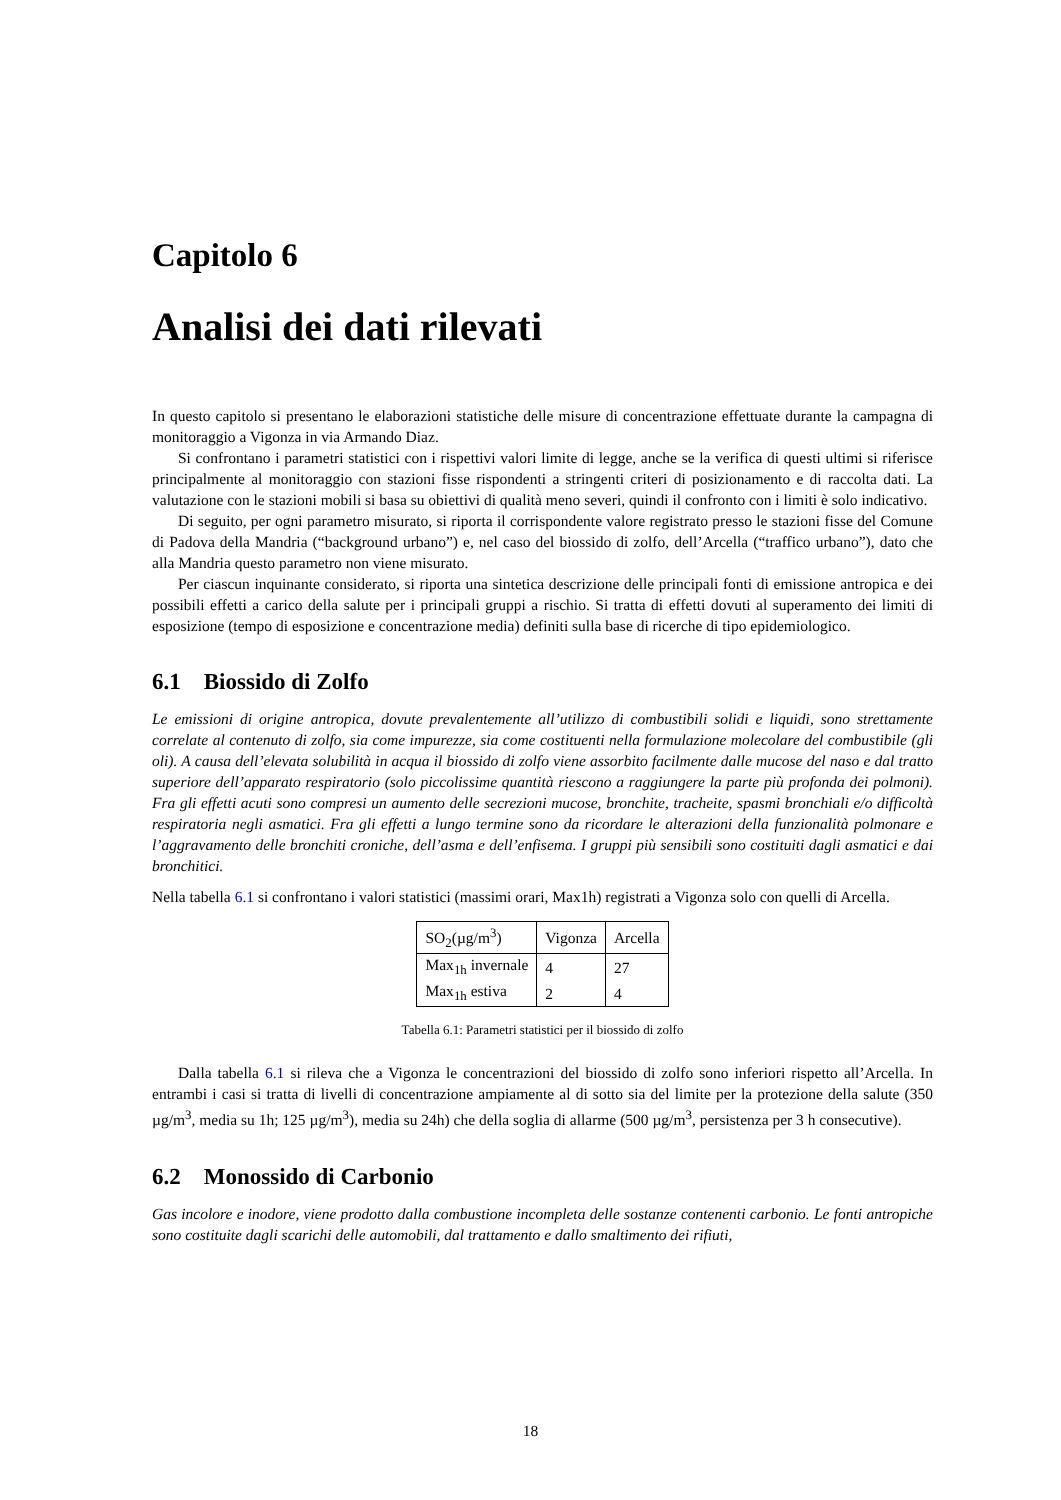Capitolo 6
Analisi dei dati rilevati
In questo capitolo si presentano le elaborazioni statistiche delle misure di concentrazione effettuate durante la campagna di monitoraggio a Vigonza in via Armando Diaz.
Si confrontano i parametri statistici con i rispettivi valori limite di legge, anche se la verifica di questi ultimi si riferisce principalmente al monitoraggio con stazioni fisse rispondenti a stringenti criteri di posizionamento e di raccolta dati. La valutazione con le stazioni mobili si basa su obiettivi di qualità meno severi, quindi il confronto con i limiti è solo indicativo.
Di seguito, per ogni parametro misurato, si riporta il corrispondente valore registrato presso le stazioni fisse del Comune di Padova della Mandria (“background urbano”) e, nel caso del biossido di zolfo, dell’Arcella (“traffico urbano”), dato che alla Mandria questo parametro non viene misurato.
Per ciascun inquinante considerato, si riporta una sintetica descrizione delle principali fonti di emissione antropica e dei possibili effetti a carico della salute per i principali gruppi a rischio. Si tratta di effetti dovuti al superamento dei limiti di esposizione (tempo di esposizione e concentrazione media) definiti sulla base di ricerche di tipo epidemiologico.
6.1 Biossido di Zolfo
Le emissioni di origine antropica, dovute prevalentemente all’utilizzo di combustibili solidi e liquidi, sono strettamente correlate al contenuto di zolfo, sia come impurezze, sia come costituenti nella formulazione molecolare del combustibile (gli oli). A causa dell’elevata solubilità in acqua il biossido di zolfo viene assorbito facilmente dalle mucose del naso e dal tratto superiore dell’apparato respiratorio (solo piccolissime quantità riescono a raggiungere la parte più profonda dei polmoni). Fra gli effetti acuti sono compresi un aumento delle secrezioni mucose, bronchite, tracheite, spasmi bronchiali e/o difficoltà respiratoria negli asmatici. Fra gli effetti a lungo termine sono da ricordare le alterazioni della funzionalità polmonare e l’aggravamento delle bronchiti croniche, dell’asma e dell’enfisema. I gruppi più sensibili sono costituiti dagli asmatici e dai bronchitici.
Nella tabella 6.1 si confrontano i valori statistici (massimi orari, Max1h) registrati a Vigonza solo con quelli di Arcella.
| SO<sub>2</sub>(µg/m<sup>3</sup>) | Vigonza | Arcella |
| Max<sub>1h</sub> invernale | 4 | 27 |
| Max<sub>1h</sub> estiva | 2 | 4 |
Tabella 6.1: Parametri statistici per il biossido di zolfo
Dalla tabella 6.1 si rileva che a Vigonza le concentrazioni del biossido di zolfo sono inferiori rispetto all’Arcella. In entrambi i casi si tratta di livelli di concentrazione ampiamente al di sotto sia del limite per la protezione della salute (350 µg/m<sup>3</sup>, media su 1h; 125 µg/m<sup>3</sup>), media su 24h) che della soglia di allarme (500 µg/m<sup>3</sup>, persistenza per 3 h consecutive).
6.2 Monossido di Carbonio
Gas incolore e inodore, viene prodotto dalla combustione incompleta delle sostanze contenenti carbonio. Le fonti antropiche sono costituite dagli scarichi delle automobili, dal trattamento e dallo smaltimento dei rifiuti,
18